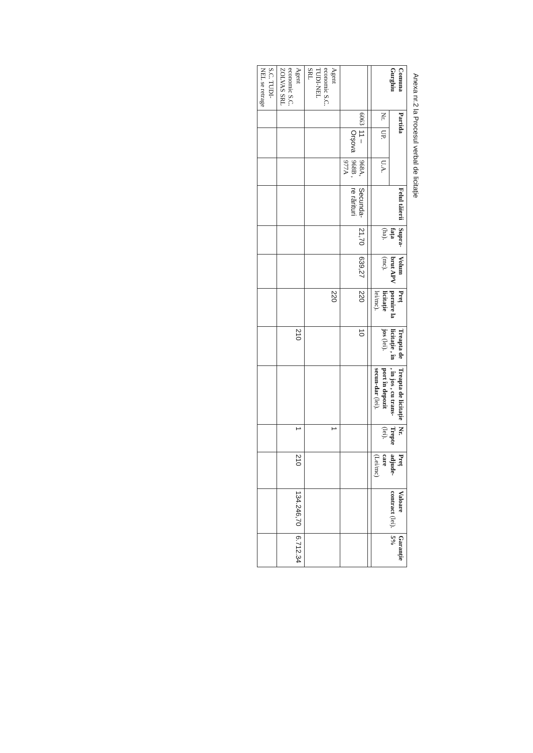Anexa nr.2 la Procesul verbal de licitație
| Comuna Gurghiu | Partida | | | Felul tăierii | Supra-fața (ha). | Volum brut APV (mc). | Preț pornire la licitație lei/mc). | Treapta de licitație , în jos (lei). | Treapta de licitație , în jos , cu trans-port în depozit secun-dar (lei). | Nr. Trepte (lei). | Preț adjude-care (Lei/mc) | Valoare contract (lei). | Garanție 5% |
| --- | --- | --- | --- | --- | --- | --- | --- | --- | --- | --- | --- | --- | --- |
| | Nr. | UP. | U.A. | | | | | | | | | | |
| | 6063 | 11 – Orșova | 968A, 968B , 977A | Secunda-re rărituri | 21,70 | 639,27 | 220 | 10 | | | | | |
| Agent economic S.C. TUDI-NEL SRL | | | | | | | 220 | | | 1 | | | |
| Agent economic S.C. ZOLVAS SRL | | | | | | | | 210 | | 1 | 210 | 134.246,70 | 6.712.34 |
| S.C. TUDI-NEL se retrage | | | | | | | | | | | | | |